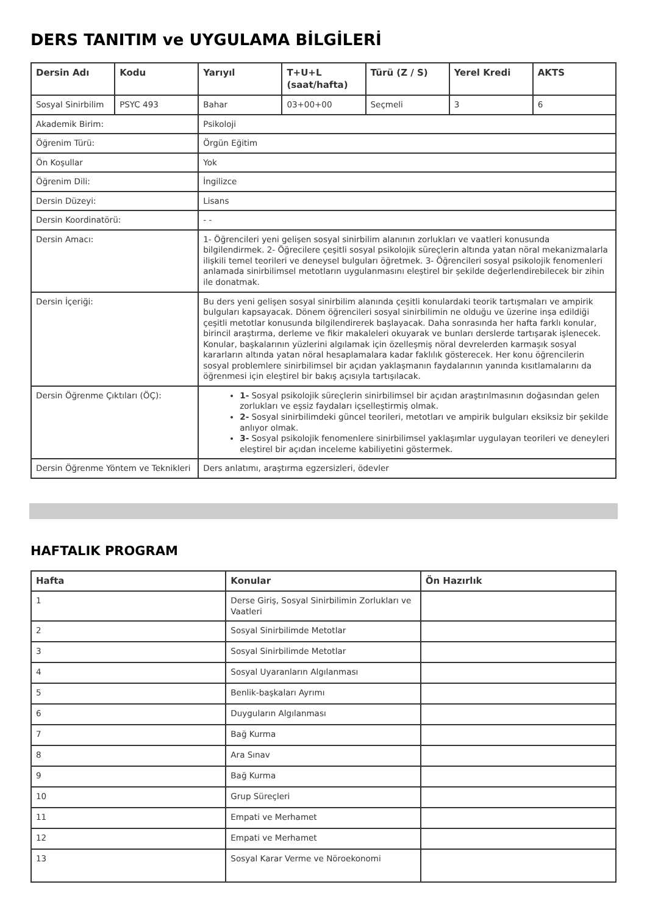DERS TANITIM ve UYGULAMA BİLGİLERİ
| Dersin Adı | Kodu | Yarıyıl | T+U+L (saat/hafta) | Türü (Z / S) | Yerel Kredi | AKTS |
| --- | --- | --- | --- | --- | --- | --- |
| Sosyal Sinirbilim | PSYC 493 | Bahar | 03+00+00 | Seçmeli | 3 | 6 |
| Akademik Birim: | | Psikoloji | | | | |
| Öğrenim Türü: | | Örgün Eğitim | | | | |
| Ön Koşullar | | Yok | | | | |
| Öğrenim Dili: | | İngilizce | | | | |
| Dersin Düzeyi: | | Lisans | | | | |
| Dersin Koordinatörü: | | - - | | | | |
| Dersin Amacı: | | 1- Öğrencileri yeni gelişen sosyal sinirbilim alanının zorlukları ve vaatleri konusunda bilgilendirmek. 2- Öğrecilere çeşitli sosyal psikolojik süreçlerin altında yatan nöral mekanizmalarla ilişkili temel teorileri ve deneysel bulguları öğretmek. 3- Öğrencileri sosyal psikolojik fenomenleri anlamada sinirbilimsel metotların uygulanmasını eleştirel bir şekilde değerlendirebilecek bir zihin ile donatmak. | | | | |
| Dersin İçeriği: | | Bu ders yeni gelişen sosyal sinirbilim alanında çeşitli konulardaki teorik tartışmaları ve ampirik bulguları kapsayacak. Dönem öğrencileri sosyal sinirbilimin ne olduğu ve üzerine inşa edildiği çeşitli metotlar konusunda bilgilendirerek başlayacak. Daha sonrasında her hafta farklı konular, birincil araştırma, derleme ve fikir makaleleri okuyarak ve bunları derslerde tartışarak işlenecek. Konular, başkalarının yüzlerini algılamak için özelleşmiş nöral devrelerden karmaşık sosyal kararların altında yatan nöral hesaplamalara kadar faklılık gösterecek. Her konu öğrencilerin sosyal problemlere sinirbilimsel bir açıdan yaklaşmanın faydalarının yanında kısıtlamalarını da öğrenmesi için eleştirel bir bakış açısıyla tartışılacak. | | | | |
| Dersin Öğrenme Çıktıları (ÖÇ): | | 1- Sosyal psikolojik süreçlerin sinirbilimsel bir açıdan araştırılmasının doğasından gelen zorlukları ve eşsiz faydaları içselleştirmiş olmak. 2- Sosyal sinirbilimdeki güncel teorileri, metotları ve ampirik bulguları eksiksiz bir şekilde anlıyor olmak. 3- Sosyal psikolojik fenomenlere sinirbilimsel yaklaşımlar uygulayan teorileri ve deneyleri eleştirel bir açıdan inceleme kabiliyetini göstermek. | | | | |
| Dersin Öğrenme Yöntem ve Teknikleri | | Ders anlatımı, araştırma egzersizleri, ödevler | | | | |
HAFTALIK PROGRAM
| Hafta | Konular | Ön Hazırlık |
| --- | --- | --- |
| 1 | Derse Giriş, Sosyal Sinirbilimin Zorlukları ve Vaatleri | |
| 2 | Sosyal Sinirbilimde Metotlar | |
| 3 | Sosyal Sinirbilimde Metotlar | |
| 4 | Sosyal Uyaranların Algılanması | |
| 5 | Benlik-başkaları Ayrımı | |
| 6 | Duyguların Algılanması | |
| 7 | Bağ Kurma | |
| 8 | Ara Sınav | |
| 9 | Bağ Kurma | |
| 10 | Grup Süreçleri | |
| 11 | Empati ve Merhamet | |
| 12 | Empati ve Merhamet | |
| 13 | Sosyal Karar Verme ve Nöroekonomi | |